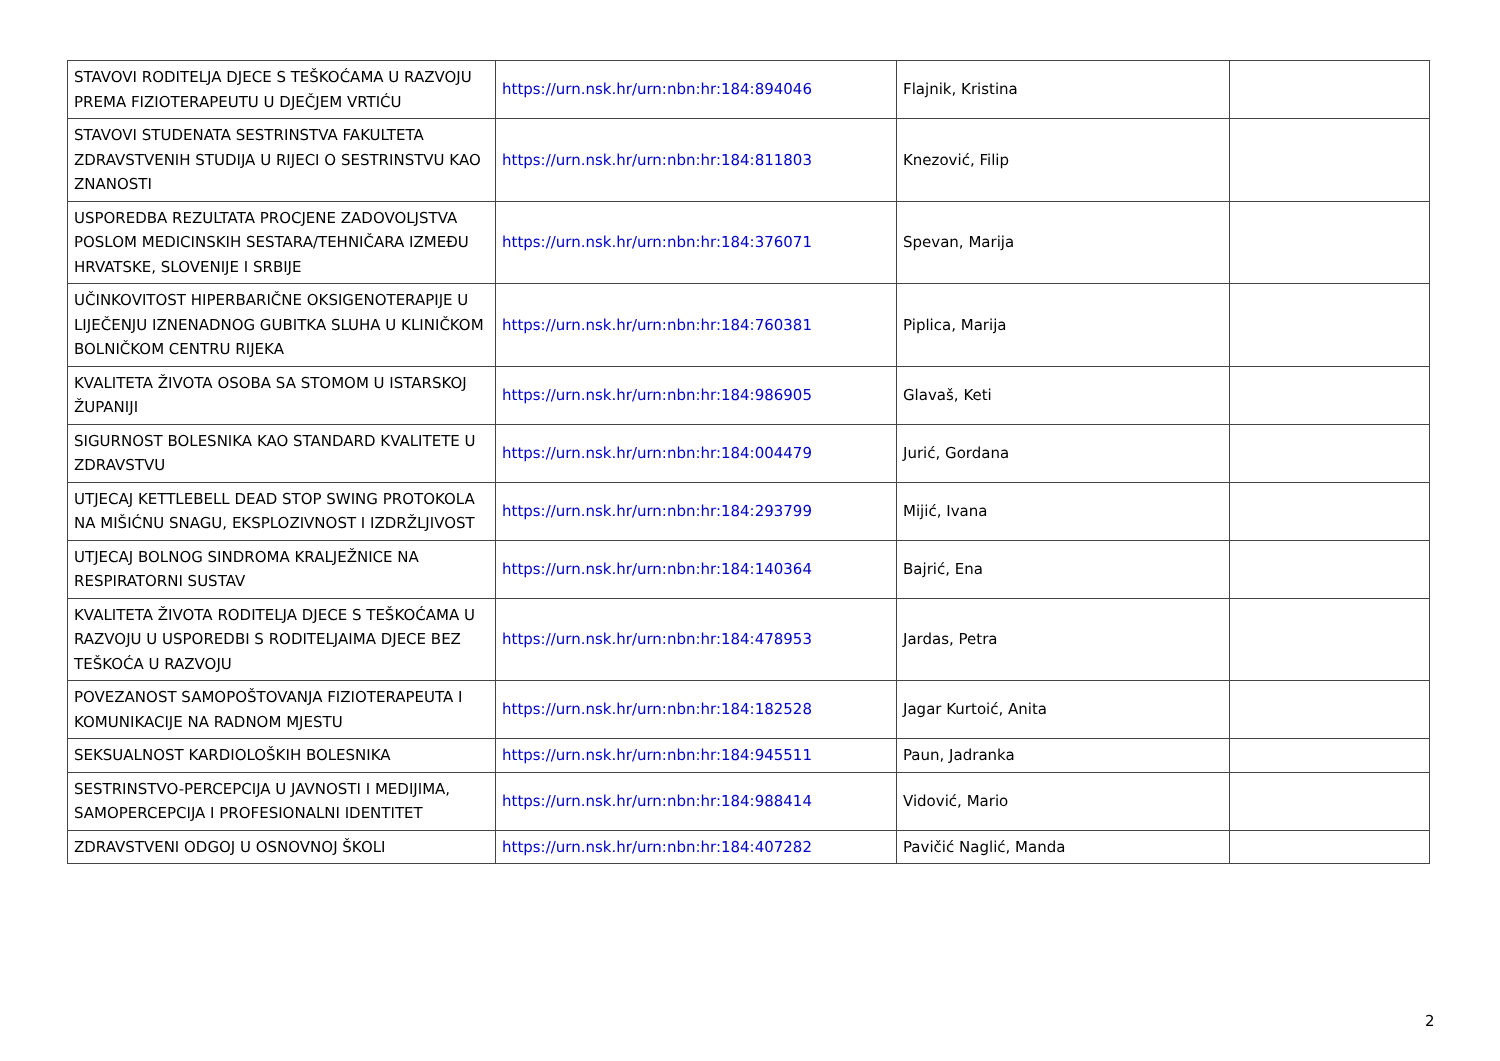| STAVOVI RODITELJA DJECE S TEŠKOĆAMA U RAZVOJU PREMA FIZIOTERAPEUTU U DJEČJEM VRTIĆU | https://urn.nsk.hr/urn:nbn:hr:184:894046 | Flajnik, Kristina | |
| STAVOVI STUDENATA SESTRINSTVA FAKULTETA ZDRAVSTVENIH STUDIJA U RIJECI O SESTRINSTVU KAO ZNANOSTI | https://urn.nsk.hr/urn:nbn:hr:184:811803 | Knezović, Filip | |
| USPOREDBA REZULTATA PROCJENE ZADOVOLJSTVA POSLOM MEDICINSKIH SESTARA/TEHNIČARA IZMEĐU HRVATSKE, SLOVENIJE I SRBIJE | https://urn.nsk.hr/urn:nbn:hr:184:376071 | Spevan, Marija | |
| UČINKOVITOST HIPERBARIČNE OKSIGENOTERAPIJE U LIJEČENJU IZNENADNOG GUBITKA SLUHA U KLINIČKOM BOLNIČKOM CENTRU RIJEKA | https://urn.nsk.hr/urn:nbn:hr:184:760381 | Piplica, Marija | |
| KVALITETA ŽIVOTA OSOBA SA STOMOM U ISTARSKOJ ŽUPANIJI | https://urn.nsk.hr/urn:nbn:hr:184:986905 | Glavaš, Keti | |
| SIGURNOST BOLESNIKA KAO STANDARD KVALITETE U ZDRAVSTVU | https://urn.nsk.hr/urn:nbn:hr:184:004479 | Jurić, Gordana | |
| UTJECAJ KETTLEBELL DEAD STOP SWING PROTOKOLA NA MIŠIĆNU SNAGU, EKSPLOZIVNOST I IZDRŽLJIVOST | https://urn.nsk.hr/urn:nbn:hr:184:293799 | Mijić, Ivana | |
| UTJECAJ BOLNOG SINDROMA KRALJEŽNICE NA RESPIRATORNI SUSTAV | https://urn.nsk.hr/urn:nbn:hr:184:140364 | Bajrić, Ena | |
| KVALITETA ŽIVOTA RODITELJA DJECE S TEŠKOĆAMA U RAZVOJU U USPOREDBI S RODITELJAIMA DJECE BEZ TEŠKOĆA U RAZVOJU | https://urn.nsk.hr/urn:nbn:hr:184:478953 | Jardas, Petra | |
| POVEZANOST SAMOPOŠTOVANJA FIZIOTERAPEUTA I KOMUNIKACIJE NA RADNOM MJESTU | https://urn.nsk.hr/urn:nbn:hr:184:182528 | Jagar Kurtoić, Anita | |
| SEKSUALNOST KARDIOLOŠKIH BOLESNIKA | https://urn.nsk.hr/urn:nbn:hr:184:945511 | Paun, Jadranka | |
| SESTRINSTVO-PERCEPCIJA U JAVNOSTI I MEDIJIMA, SAMOPERCEPCIJA I PROFESIONALNI IDENTITET | https://urn.nsk.hr/urn:nbn:hr:184:988414 | Vidović, Mario | |
| ZDRAVSTVENI ODGOJ U OSNOVNOJ ŠKOLI | https://urn.nsk.hr/urn:nbn:hr:184:407282 | Pavičić Naglić, Manda | |
2